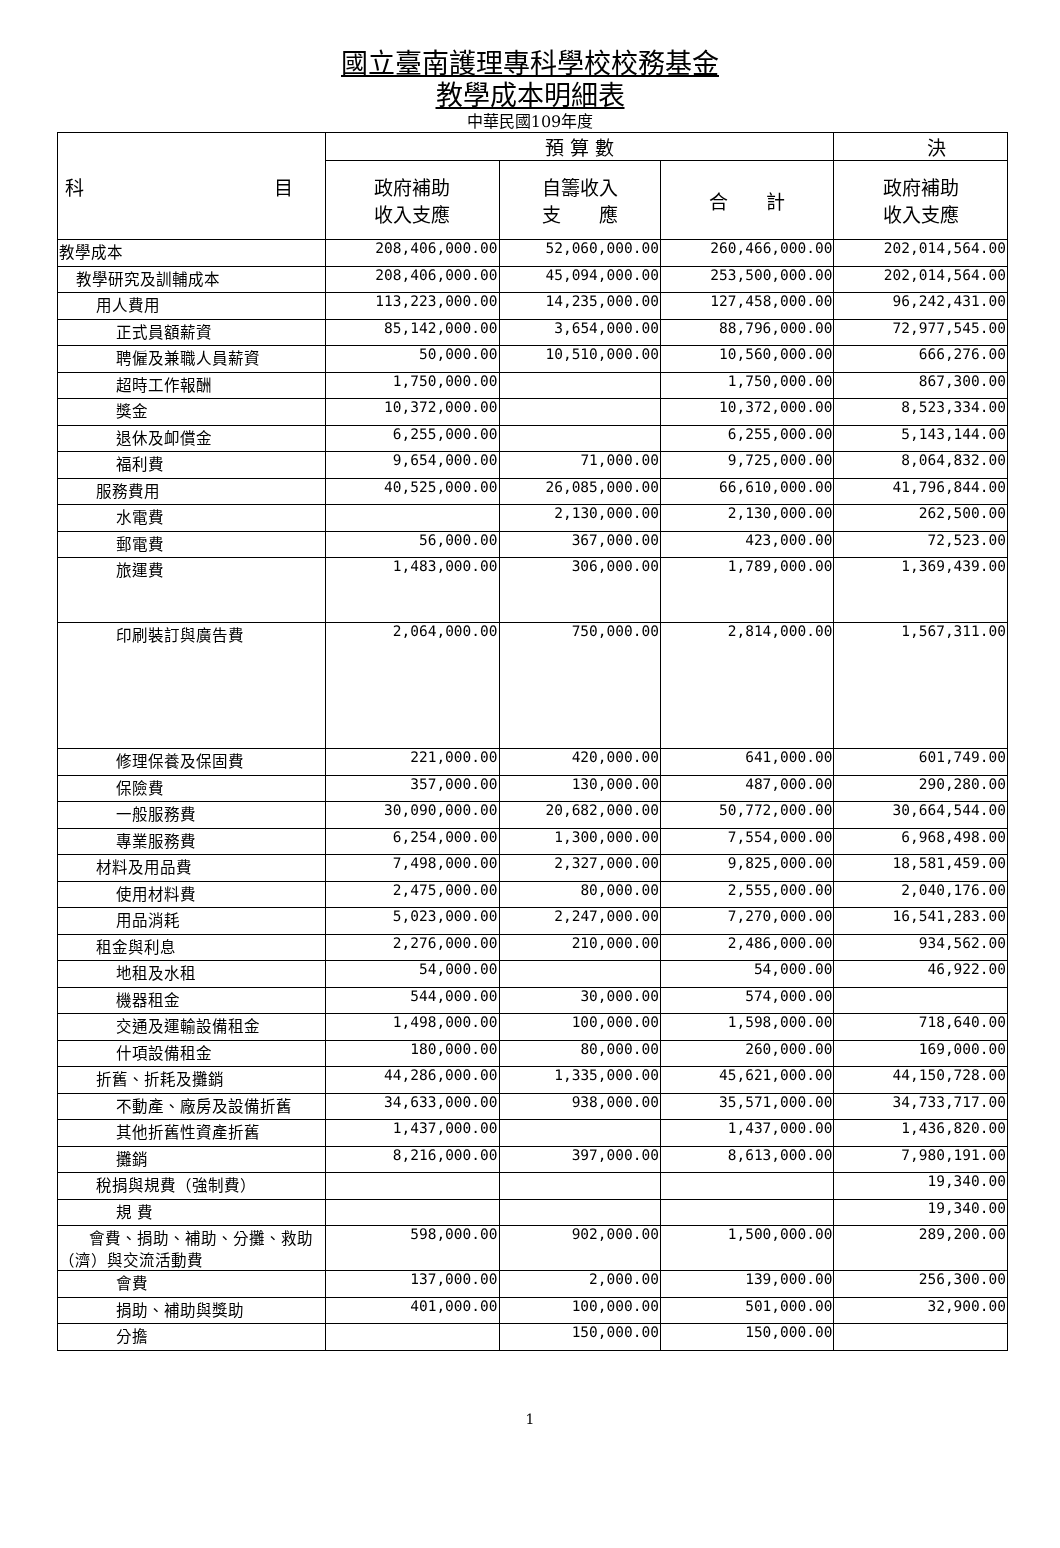國立臺南護理專科學校校務基金
教學成本明細表
中華民國109年度
| 科 目 | 預 算 數 | | | 決 |
| --- | --- | --- | --- | --- |
| | 政府補助 收入支應 | 自籌收入 支 應 | 合 計 | 政府補助 收入支應 |
| 教學成本 | 208,406,000.00 | 52,060,000.00 | 260,466,000.00 | 202,014,564.00 |
| 教學研究及訓輔成本 | 208,406,000.00 | 45,094,000.00 | 253,500,000.00 | 202,014,564.00 |
| 用人費用 | 113,223,000.00 | 14,235,000.00 | 127,458,000.00 | 96,242,431.00 |
| 正式員額薪資 | 85,142,000.00 | 3,654,000.00 | 88,796,000.00 | 72,977,545.00 |
| 聘僱及兼職人員薪資 | 50,000.00 | 10,510,000.00 | 10,560,000.00 | 666,276.00 |
| 超時工作報酬 | 1,750,000.00 | | 1,750,000.00 | 867,300.00 |
| 獎金 | 10,372,000.00 | | 10,372,000.00 | 8,523,334.00 |
| 退休及卹償金 | 6,255,000.00 | | 6,255,000.00 | 5,143,144.00 |
| 福利費 | 9,654,000.00 | 71,000.00 | 9,725,000.00 | 8,064,832.00 |
| 服務費用 | 40,525,000.00 | 26,085,000.00 | 66,610,000.00 | 41,796,844.00 |
| 水電費 | | 2,130,000.00 | 2,130,000.00 | 262,500.00 |
| 郵電費 | 56,000.00 | 367,000.00 | 423,000.00 | 72,523.00 |
| 旅運費 | 1,483,000.00 | 306,000.00 | 1,789,000.00 | 1,369,439.00 |
| 印刷裝訂與廣告費 | 2,064,000.00 | 750,000.00 | 2,814,000.00 | 1,567,311.00 |
| 修理保養及保固費 | 221,000.00 | 420,000.00 | 641,000.00 | 601,749.00 |
| 保險費 | 357,000.00 | 130,000.00 | 487,000.00 | 290,280.00 |
| 一般服務費 | 30,090,000.00 | 20,682,000.00 | 50,772,000.00 | 30,664,544.00 |
| 專業服務費 | 6,254,000.00 | 1,300,000.00 | 7,554,000.00 | 6,968,498.00 |
| 材料及用品費 | 7,498,000.00 | 2,327,000.00 | 9,825,000.00 | 18,581,459.00 |
| 使用材料費 | 2,475,000.00 | 80,000.00 | 2,555,000.00 | 2,040,176.00 |
| 用品消耗 | 5,023,000.00 | 2,247,000.00 | 7,270,000.00 | 16,541,283.00 |
| 租金與利息 | 2,276,000.00 | 210,000.00 | 2,486,000.00 | 934,562.00 |
| 地租及水租 | 54,000.00 | | 54,000.00 | 46,922.00 |
| 機器租金 | 544,000.00 | 30,000.00 | 574,000.00 | |
| 交通及運輸設備租金 | 1,498,000.00 | 100,000.00 | 1,598,000.00 | 718,640.00 |
| 什項設備租金 | 180,000.00 | 80,000.00 | 260,000.00 | 169,000.00 |
| 折舊、折耗及攤銷 | 44,286,000.00 | 1,335,000.00 | 45,621,000.00 | 44,150,728.00 |
| 不動產、廠房及設備折舊 | 34,633,000.00 | 938,000.00 | 35,571,000.00 | 34,733,717.00 |
| 其他折舊性資產折舊 | 1,437,000.00 | | 1,437,000.00 | 1,436,820.00 |
| 攤銷 | 8,216,000.00 | 397,000.00 | 8,613,000.00 | 7,980,191.00 |
| 稅捐與規費（強制費） | | | | 19,340.00 |
| 規 費 | | | | 19,340.00 |
| 會費、捐助、補助、分攤、救助（濟）與交流活動費 | 598,000.00 | 902,000.00 | 1,500,000.00 | 289,200.00 |
| 會費 | 137,000.00 | 2,000.00 | 139,000.00 | 256,300.00 |
| 捐助、補助與獎助 | 401,000.00 | 100,000.00 | 501,000.00 | 32,900.00 |
| 分擔 | | 150,000.00 | 150,000.00 | |
1